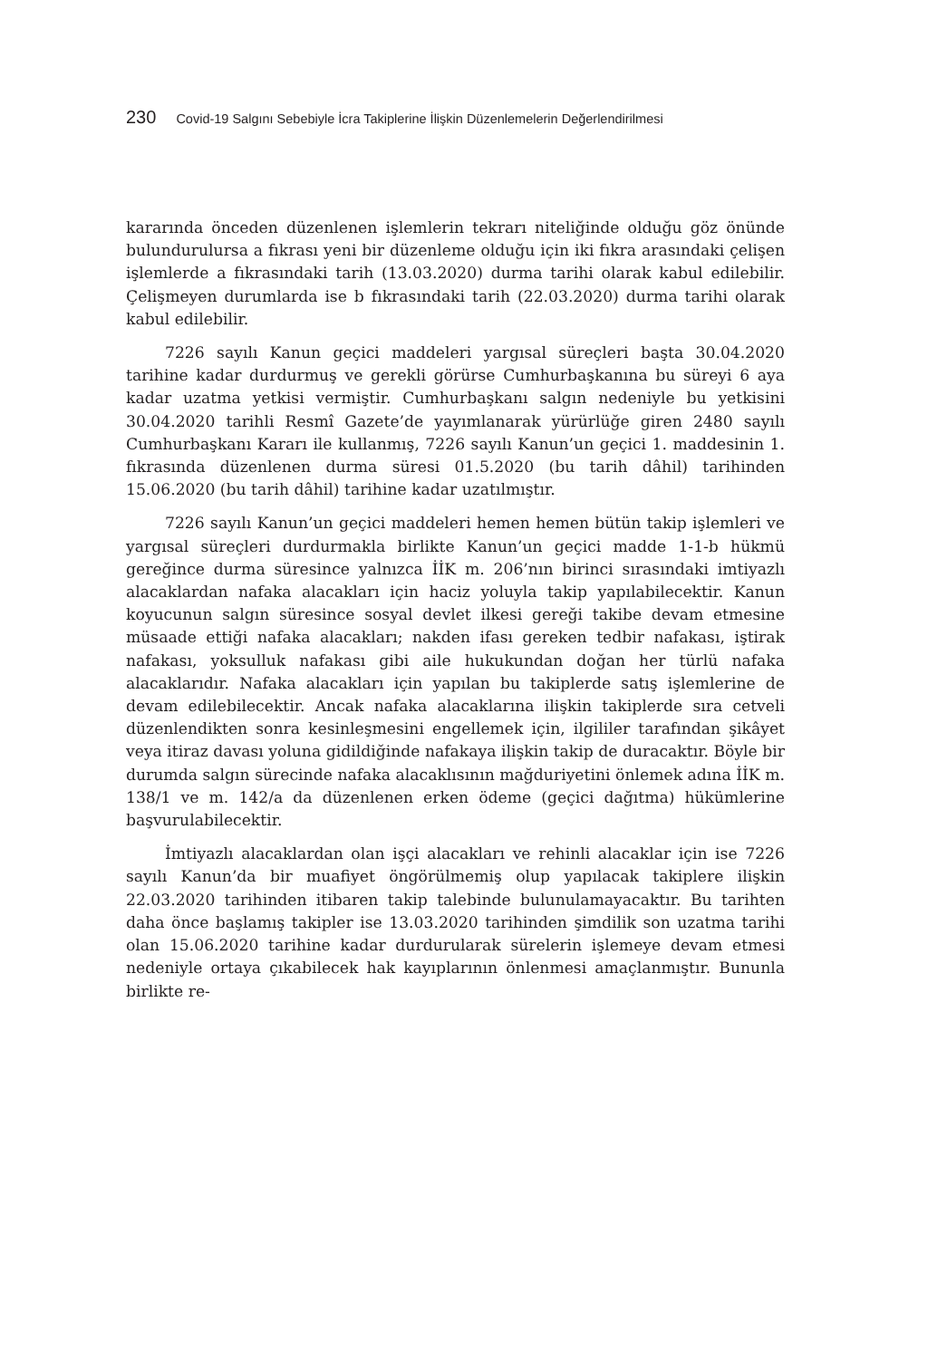230 Covid-19 Salgını Sebebiyle İcra Takiplerine İlişkin Düzenlemelerin Değerlendirilmesi
kararında önceden düzenlenen işlemlerin tekrarı niteliğinde olduğu göz önünde bulundurulursa a fıkrası yeni bir düzenleme olduğu için iki fıkra arasındaki çelişen işlemlerde a fıkrasındaki tarih (13.03.2020) durma tarihi olarak kabul edilebilir. Çelişmeyen durumlarda ise b fıkrasındaki tarih (22.03.2020) durma tarihi olarak kabul edilebilir.
7226 sayılı Kanun geçici maddeleri yargısal süreçleri başta 30.04.2020 tarihine kadar durdurmuş ve gerekli görürse Cumhurbaşkanına bu süreyi 6 aya kadar uzatma yetkisi vermiştir. Cumhurbaşkanı salgın nedeniyle bu yetkisini 30.04.2020 tarihli Resmî Gazete’de yayımlanarak yürürlüğe giren 2480 sayılı Cumhurbaşkanı Kararı ile kullanmış, 7226 sayılı Kanun’un geçici 1. maddesinin 1. fıkrasında düzenlenen durma süresi 01.5.2020 (bu tarih dâhil) tarihinden 15.06.2020 (bu tarih dâhil) tarihine kadar uzatılmıştır.
7226 sayılı Kanun’un geçici maddeleri hemen hemen bütün takip işlemleri ve yargısal süreçleri durdurmakla birlikte Kanun’un geçici madde 1-1-b hükmü gereğince durma süresince yalnızca İİK m. 206’nın birinci sırasındaki imtiyazlı alacaklardan nafaka alacakları için haciz yoluyla takip yapılabilecektir. Kanun koyucunun salgın süresince sosyal devlet ilkesi gereği takibe devam etmesine müsaade ettiği nafaka alacakları; nakden ifası gereken tedbir nafakası, iştirak nafakası, yoksulluk nafakası gibi aile hukukundan doğan her türlü nafaka alacaklarıdır. Nafaka alacakları için yapılan bu takiplerde satış işlemlerine de devam edilebilecektir. Ancak nafaka alacaklarına ilişkin takiplerde sıra cetveli düzenlendikten sonra kesinleşmesini engellemek için, ilgililer tarafından şikâyet veya itiraz davası yoluna gidildiğinde nafakaya ilişkin takip de duracaktır. Böyle bir durumda salgın sürecinde nafaka alacaklısının mağduriyetini önlemek adına İİK m. 138/1 ve m. 142/a da düzenlenen erken ödeme (geçici dağıtma) hükümlerine başvurulabilecektir.
İmtiyazlı alacaklardan olan işçi alacakları ve rehinli alacaklar için ise 7226 sayılı Kanun’da bir muafiyet öngörülmemiş olup yapılacak takiplere ilişkin 22.03.2020 tarihinden itibaren takip talebinde bulunulamayacaktır. Bu tarihten daha önce başlamış takipler ise 13.03.2020 tarihinden şimdilik son uzatma tarihi olan 15.06.2020 tarihine kadar durdurularak sürelerin işlemeye devam etmesi nedeniyle ortaya çıkabilecek hak kayıplarının önlenmesi amaçlanmıştır. Bununla birlikte re-